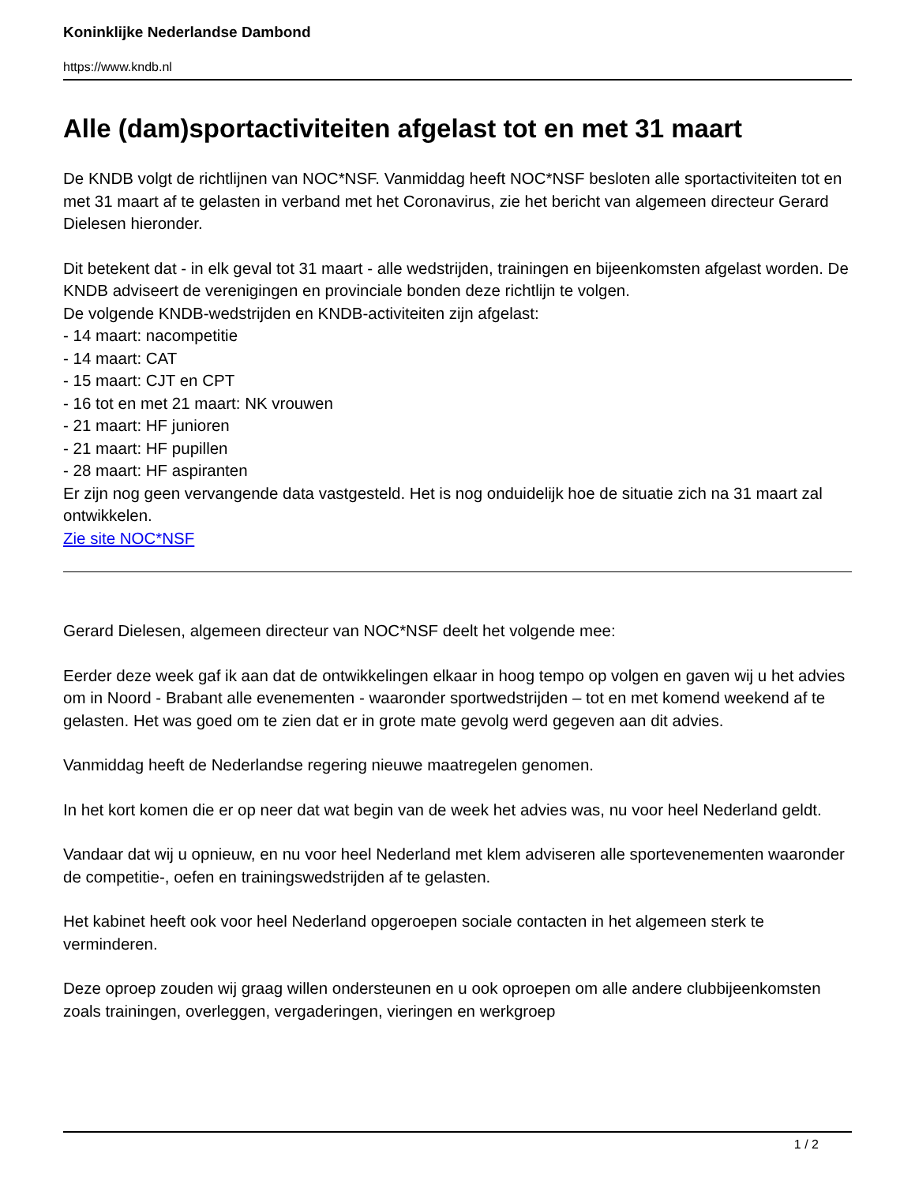Koninklijke Nederlandse Dambond
https://www.kndb.nl
Alle (dam)sportactiviteiten afgelast tot en met 31 maart
De KNDB volgt de richtlijnen van NOC*NSF. Vanmiddag heeft NOC*NSF besloten alle sportactiviteiten tot en met 31 maart af te gelasten in verband met het Coronavirus, zie het bericht van algemeen directeur Gerard Dielesen hieronder.
Dit betekent dat - in elk geval tot 31 maart - alle wedstrijden, trainingen en bijeenkomsten afgelast worden. De KNDB adviseert de verenigingen en provinciale bonden deze richtlijn te volgen.
De volgende KNDB-wedstrijden en KNDB-activiteiten zijn afgelast:
- 14 maart: nacompetitie
- 14 maart: CAT
- 15 maart: CJT en CPT
- 16 tot en met 21 maart: NK vrouwen
- 21 maart: HF junioren
- 21 maart: HF pupillen
- 28 maart: HF aspiranten
Er zijn nog geen vervangende data vastgesteld. Het is nog onduidelijk hoe de situatie zich na 31 maart zal ontwikkelen.
Zie site NOC*NSF
Gerard Dielesen, algemeen directeur van NOC*NSF deelt het volgende mee:
Eerder deze week gaf ik aan dat de ontwikkelingen elkaar in hoog tempo op volgen en gaven wij u het advies om in Noord - Brabant alle evenementen - waaronder sportwedstrijden – tot en met komend weekend af te gelasten. Het was goed om te zien dat er in grote mate gevolg werd gegeven aan dit advies.
Vanmiddag heeft de Nederlandse regering nieuwe maatregelen genomen.
In het kort komen die er op neer dat wat begin van de week het advies was, nu voor heel Nederland geldt.
Vandaar dat wij u opnieuw, en nu voor heel Nederland met klem adviseren alle sportevenementen waaronder de competitie-, oefen en trainingswedstrijden af te gelasten.
Het kabinet heeft ook voor heel Nederland opgeroepen sociale contacten in het algemeen sterk te verminderen.
Deze oproep zouden wij graag willen ondersteunen en u ook oproepen om alle andere clubbijeenkomsten zoals trainingen, overleggen, vergaderingen, vieringen en werkgroep
1 / 2